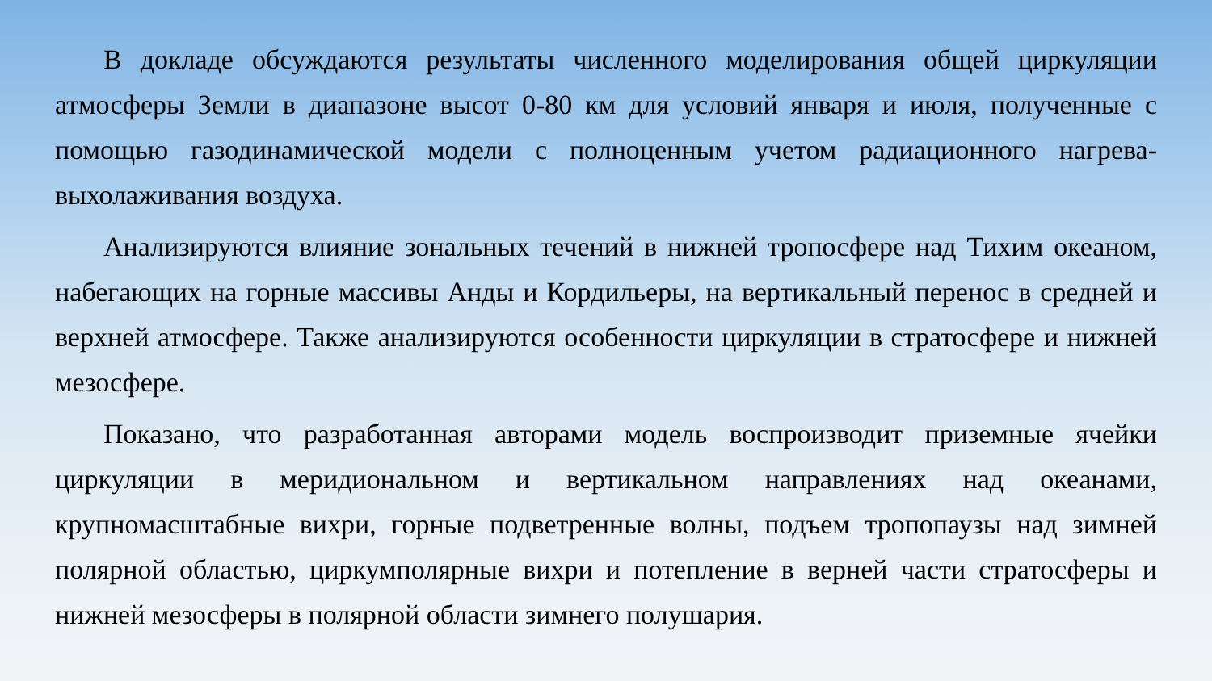В докладе обсуждаются результаты численного моделирования общей циркуляции атмосферы Земли в диапазоне высот 0-80 км для условий января и июля, полученные с помощью газодинамической модели с полноценным учетом радиационного нагрева-выхолаживания воздуха.
Анализируются влияние зональных течений в нижней тропосфере над Тихим океаном, набегающих на горные массивы Анды и Кордильеры, на вертикальный перенос в средней и верхней атмосфере. Также анализируются особенности циркуляции в стратосфере и нижней мезосфере.
Показано, что разработанная авторами модель воспроизводит приземные ячейки циркуляции в меридиональном и вертикальном направлениях над океанами, крупномасштабные вихри, горные подветренные волны, подъем тропопаузы над зимней полярной областью, циркумполярные вихри и потепление в верней части стратосферы и нижней мезосферы в полярной области зимнего полушария.